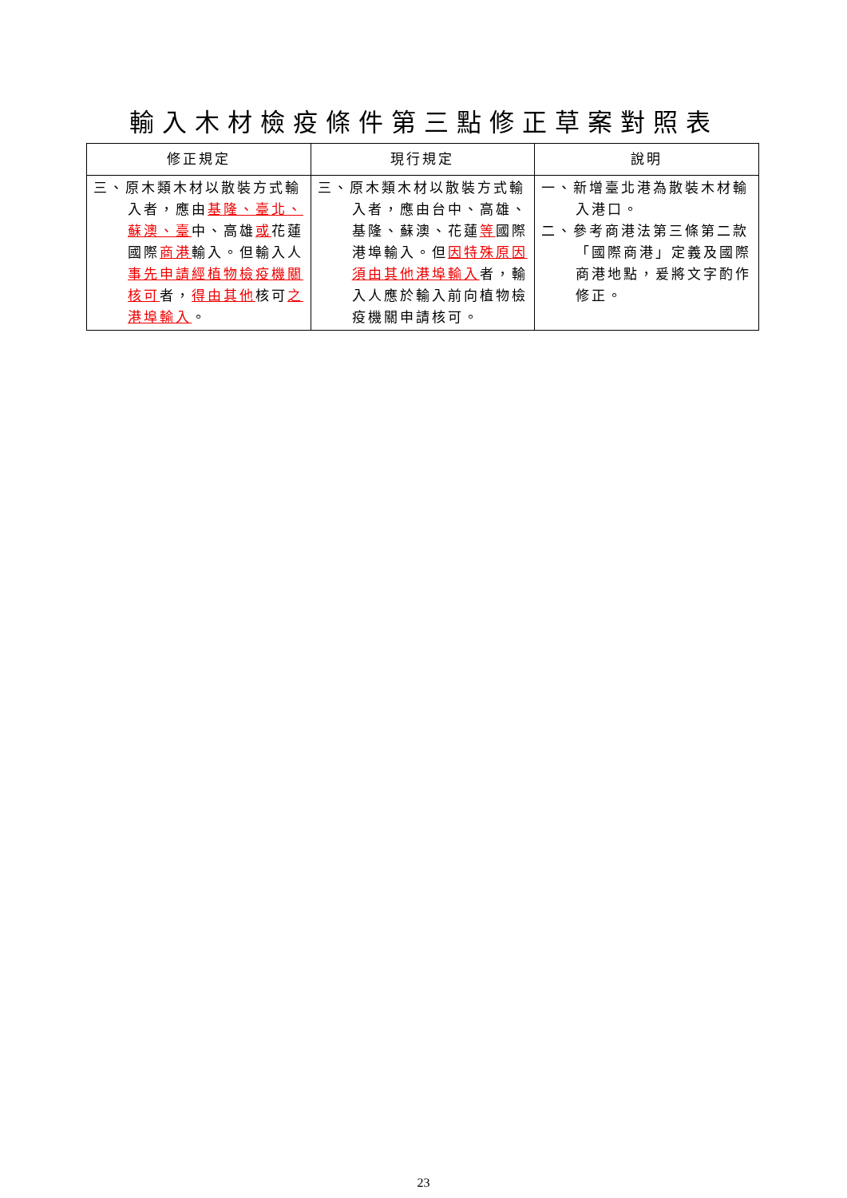輸入木材檢疫條件第三點修正草案對照表
| 修正規定 | 現行規定 | 說明 |
| --- | --- | --- |
| 三、原木類木材以散裝方式輸入者，應由 基隆、臺北、蘇澳、臺 中、高雄 或 花蓮國際 商港 輸入。但輸入人 事先申請經植物檢疫機關核可 者， 得由其他 核可 之港埠輸入 。 | 三、原木類木材以散裝方式輸入者，應由台中、高雄、基隆、蘇澳、花蓮 等 國際港埠輸入。但 因特殊原因須由其他港埠輸入 者，輸入人應於輸入前向植物檢疫機關申請核可。 | 一、新增臺北港為散裝木材輸入港口。 二、參考商港法第三條第二款「國際商港」定義及國際商港地點，爰將文字酌作修正。 |
23